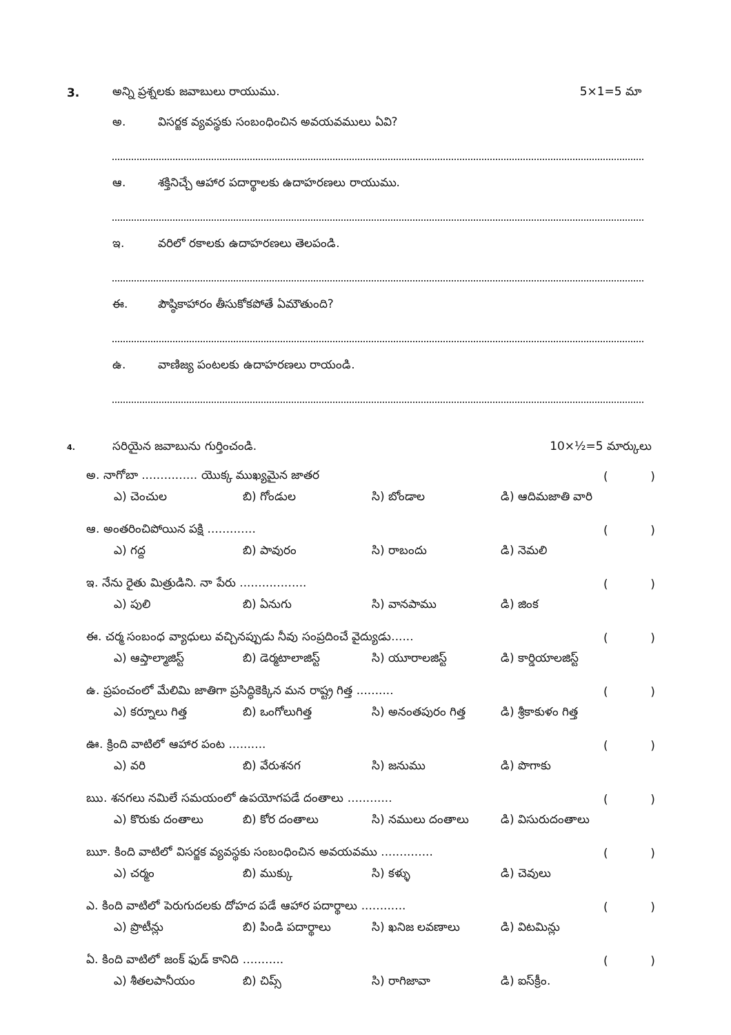3. అన్ని ప్రశ్నలకు జవాబులు రాయుము. 5×1=5 మా
అ. విసర్జక వ్యవస్థకు సంబంధించిన అవయవములు ఏవి?
ఆ. శక్తినిచ్చే ఆహార పదార్థాలకు ఉదాహరణలు రాయుము.
ఇ. వరిలో రకాలకు ఉదాహరణలు తెలపండి.
ఈ. పౌష్ఠికాహారం తీసుకోకపోతే ఏమౌతుంది?
ఉ. వాణిజ్య పంటలకు ఉదాహరణలు రాయండి.
4. సరియైన జవాబును గుర్తించండి. 10×½=5 మార్కులు
అ. నాగోబా ............... యొక్క ముఖ్యమైన జాతర ()
ఎ) చెంచుల బి) గోండుల సి) బోండాల డి) ఆదిమజాతి వారి
ఆ. అంతరించిపోయిన పక్షి ............. ()
ఎ) గద్ద బి) పావురం సి) రాబందు డి) నెమలి
ఇ. నేను రైతు మిత్రుడిని. నా పేరు .................. ()
ఎ) పులి బి) ఏనుగు సి) వానపాము డి) జింక
ఈ. చర్మ సంబంధ వ్యాధులు వచ్చినప్పుడు నీవు సంప్రదించే వైద్యుడు...... ()
ఎ) ఆప్తాల్మాజిస్ట్ బి) డెర్మటాలాజిస్ట్ సి) యూరాలజిస్ట్ డి) కార్డియాలజిస్ట్
ఉ. ప్రపంచంలో మేలిమి జాతిగా ప్రసిద్ధికెక్కిన మన రాష్ట్ర గిత్త .......... ()
ఎ) కర్నూలు గిత్త బి) ఒంగోలుగిత్త సి) అనంతపురం గిత్త డి) శ్రీకాకుళం గిత్త
ఊ. క్రింది వాటిలో ఆహార పంట .......... ()
ఎ) వరి బి) వేరుశనగ సి) జనుము డి) పొగాకు
ఋ. శనగలు నమిలే సమయంలో ఉపయోగపడే దంతాలు ............ ()
ఎ) కొరుకు దంతాలు బి) కోర దంతాలు సి) నములు దంతాలు డి) విసురుదంతాలు
ౠ. కింది వాటిలో విసర్జక వ్యవస్థకు సంబంధించిన అవయవము .............. ()
ఎ) చర్మం బి) ముక్కు సి) కళ్ళు డి) చెవులు
ఎ. కింది వాటిలో పెరుగుదలకు దోహద పడే ఆహార పదార్థాలు ............ ()
ఎ) ప్రొటీన్లు బి) పిండి పదార్థాలు సి) ఖనిజ లవణాలు డి) విటమిన్లు
ఏ. కింది వాటిలో జంక్ ఫుడ్ కానిది ........... ()
ఎ) శీతలపానీయం బి) చిప్స్ సి) రాగిజావా డి) ఐస్‌క్రీం.